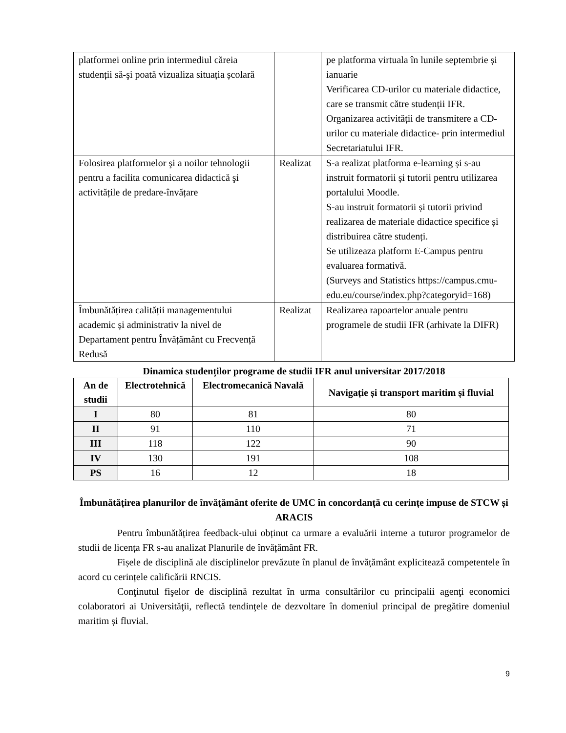| platformei online prin intermediul căreia studenții să-şi poată vizualiza situația școlară | | pe platforma virtuala în lunile septembrie și ianuarie Verificarea CD-urilor cu materiale didactice, care se transmit către studenții IFR. Organizarea activității de transmitere a CD-urilor cu materiale didactice- prin intermediul Secretariatului IFR. |
| Folosirea platformelor şi a noilor tehnologii pentru a facilita comunicarea didactică şi activitățile de predare-învățare | Realizat | S-a realizat platforma e-learning și s-au instruit formatorii și tutorii pentru utilizarea portalului Moodle. S-au instruit formatorii și tutorii privind realizarea de materiale didactice specifice și distribuirea către studenți. Se utilizeaza platform E-Campus pentru evaluarea formativă. (Surveys and Statistics https://campus.cmu-edu.eu/course/index.php?categoryid=168) |
| Îmbunătățirea calității managementului academic și administrativ la nivel de Departament pentru Învățământ cu Frecvență Redusă | Realizat | Realizarea rapoartelor anuale pentru programele de studii IFR (arhivate la DIFR) |
Dinamica studenților programe de studii IFR anul universitar 2017/2018
| An de studii | Electrotehnică | Electromecanică Navală | Navigație și transport maritim și fluvial |
| --- | --- | --- | --- |
| I | 80 | 81 | 80 |
| II | 91 | 110 | 71 |
| III | 118 | 122 | 90 |
| IV | 130 | 191 | 108 |
| PS | 16 | 12 | 18 |
Îmbunătățirea planurilor de învățământ oferite de UMC în concordanță cu cerințe impuse de STCW și ARACIS
Pentru îmbunătățirea feedback-ului obținut ca urmare a evaluării interne a tuturor programelor de studii de licența FR s-au analizat Planurile de învățământ FR.
Fișele de disciplină ale disciplinelor prevăzute în planul de învățământ explicitează competentele în acord cu cerințele calificării RNCIS.
Conţinutul fişelor de disciplină rezultat în urma consultărilor cu principalii agenţi economici colaboratori ai Universităţii, reflectă tendinţele de dezvoltare în domeniul principal de pregătire domeniul maritim și fluvial.
9